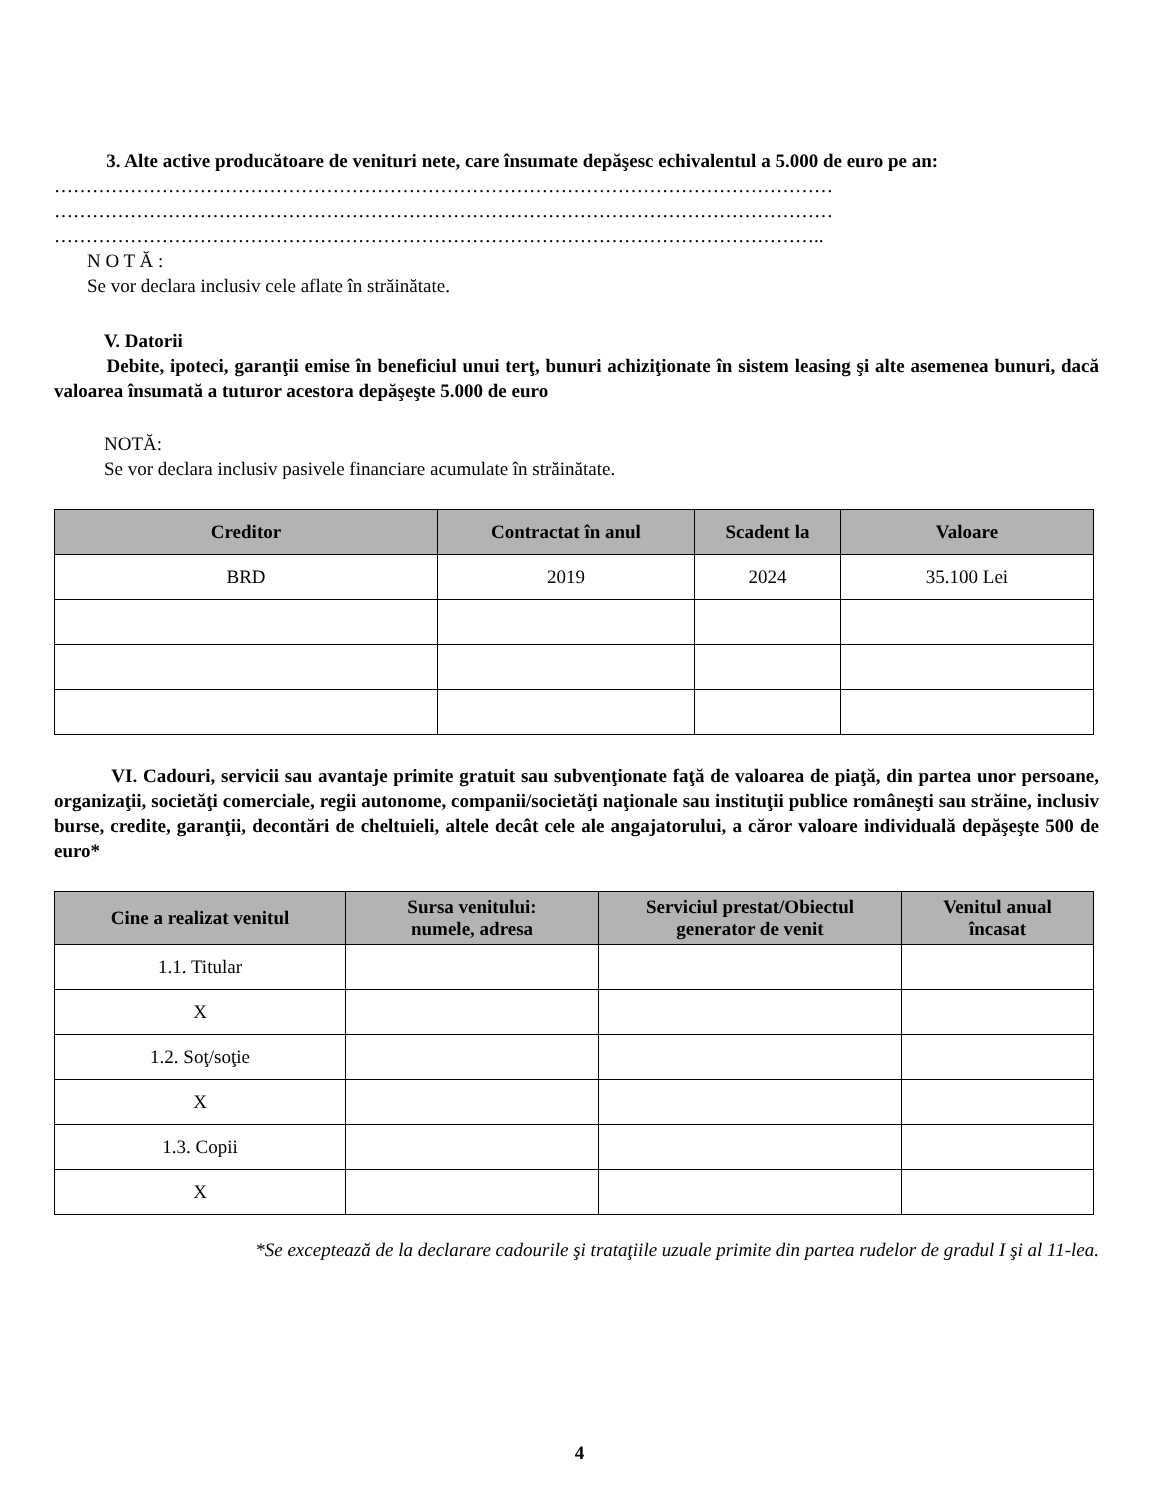3. Alte active producătoare de venituri nete, care însumate depăşesc echivalentul a 5.000 de euro pe an:
……………………………………………………………………………………………………………
……………………………………………………………………………………………………………
…………………………………………………………………………………………………………..
N O T Ă :
Se vor declara inclusiv cele aflate în străinătate.
V. Datorii
Debite, ipoteci, garanţii emise în beneficiul unui terţ, bunuri achiziţionate în sistem leasing şi alte asemenea bunuri, dacă valoarea însumată a tuturor acestora depăşeşte 5.000 de euro
NOTĂ:
Se vor declara inclusiv pasivele financiare acumulate în străinătate.
| Creditor | Contractat în anul | Scadent la | Valoare |
| --- | --- | --- | --- |
| BRD | 2019 | 2024 | 35.100 Lei |
VI. Cadouri, servicii sau avantaje primite gratuit sau subvenţionate faţă de valoarea de piaţă, din partea unor persoane, organizaţii, societăţi comerciale, regii autonome, companii/societăţi naţionale sau instituţii publice româneşti sau străine, inclusiv burse, credite, garanţii, decontări de cheltuieli, altele decât cele ale angajatorului, a căror valoare individuală depăşeşte 500 de euro*
| Cine a realizat venitul | Sursa venitului: numele, adresa | Serviciul prestat/Obiectul generator de venit | Venitul anual încasat |
| --- | --- | --- | --- |
| 1.1. Titular | | | |
| X | | | |
| 1.2. Soţ/soţie | | | |
| X | | | |
| 1.3. Copii | | | |
| X | | | |
*Se exceptează de la declarare cadourile şi trataţiile uzuale primite din partea rudelor de gradul I şi al 11-lea.
4